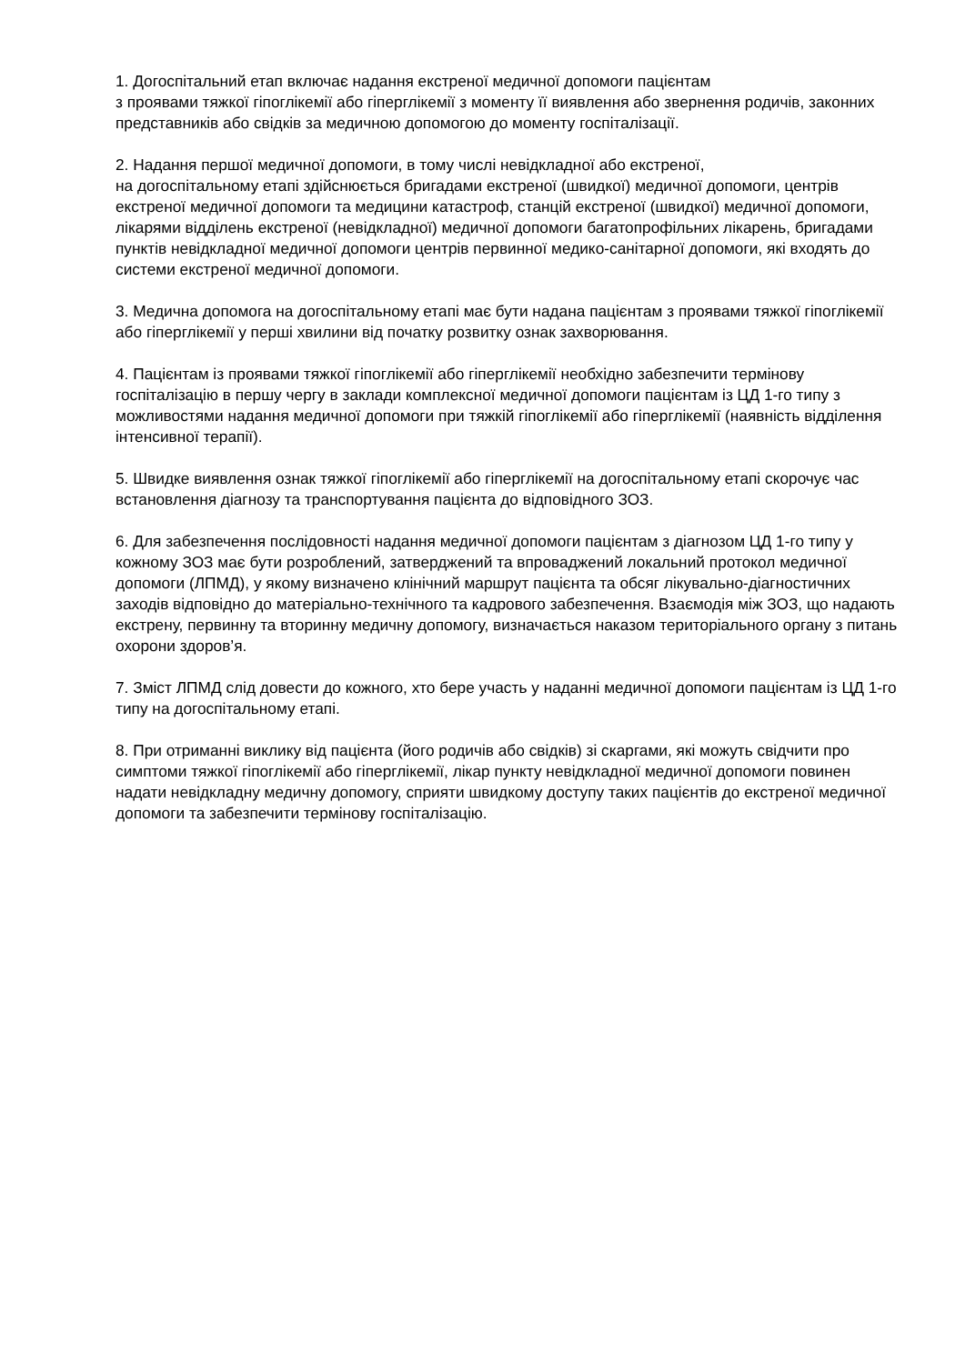1. Догоспітальний етап включає надання екстреної медичної допомоги пацієнтам
з проявами тяжкої гіпоглікемії або гіперглікемії з моменту її виявлення або звернення родичів, законних представників або свідків за медичною допомогою до моменту госпіталізації.
2. Надання першої медичної допомоги, в тому числі невідкладної або екстреної,
на догоспітальному етапі здійснюється бригадами екстреної (швидкої) медичної допомоги, центрів екстреної медичної допомоги та медицини катастроф, станцій екстреної (швидкої) медичної допомоги, лікарями відділень екстреної (невідкладної) медичної допомоги багатопрофільних лікарень, бригадами пунктів невідкладної медичної допомоги центрів первинної медико-санітарної допомоги, які входять до системи екстреної медичної допомоги.
3. Медична допомога на догоспітальному етапі має бути надана пацієнтам з проявами тяжкої гіпоглікемії або гіперглікемії у перші хвилини від початку розвитку ознак захворювання.
4. Пацієнтам із проявами тяжкої гіпоглікемії або гіперглікемії необхідно забезпечити термінову госпіталізацію в першу чергу в заклади комплексної медичної допомоги пацієнтам із ЦД 1-го типу з можливостями надання медичної допомоги при тяжкій гіпоглікемії або гіперглікемії (наявність відділення інтенсивної терапії).
5. Швидке виявлення ознак тяжкої гіпоглікемії або гіперглікемії на догоспітальному етапі скорочує час встановлення діагнозу та транспортування пацієнта до відповідного ЗОЗ.
6. Для забезпечення послідовності надання медичної допомоги пацієнтам з діагнозом ЦД 1-го типу у кожному ЗОЗ має бути розроблений, затверджений та впроваджений локальний протокол медичної допомоги (ЛПМД), у якому визначено клінічний маршрут пацієнта та обсяг лікувально-діагностичних заходів відповідно до матеріально-технічного та кадрового забезпечення. Взаємодія між ЗОЗ, що надають екстрену, первинну та вторинну медичну допомогу, визначається наказом територіального органу з питань охорони здоров’я.
7. Зміст ЛПМД слід довести до кожного, хто бере участь у наданні медичної допомоги пацієнтам із ЦД 1-го типу на догоспітальному етапі.
8. При отриманні виклику від пацієнта (його родичів або свідків) зі скаргами, які можуть свідчити про симптоми тяжкої гіпоглікемії або гіперглікемії, лікар пункту невідкладної медичної допомоги повинен надати невідкладну медичну допомогу, сприяти швидкому доступу таких пацієнтів до екстреної медичної допомоги та забезпечити термінову госпіталізацію.